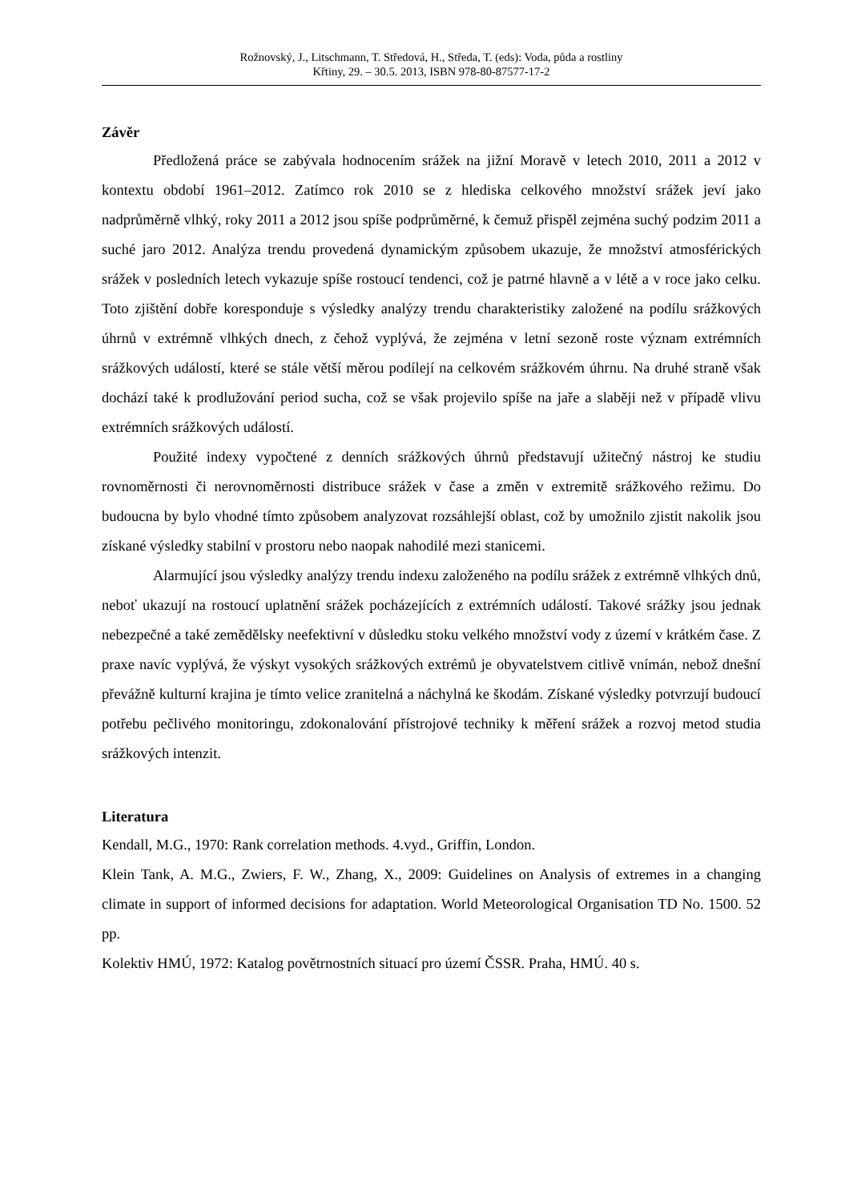Rožnovský, J., Litschmann, T. Středová, H., Středa, T. (eds): Voda, půda a rostliny
Křtiny, 29. – 30.5. 2013, ISBN 978-80-87577-17-2
Závěr
Předložená práce se zabývala hodnocením srážek na jižní Moravě v letech 2010, 2011 a 2012 v kontextu období 1961–2012. Zatímco rok 2010 se z hlediska celkového množství srážek jeví jako nadprůměrně vlhký, roky 2011 a 2012 jsou spíše podprůměrné, k čemuž přispěl zejména suchý podzim 2011 a suché jaro 2012. Analýza trendu provedená dynamickým způsobem ukazuje, že množství atmosférických srážek v posledních letech vykazuje spíše rostoucí tendenci, což je patrné hlavně a v létě a v roce jako celku. Toto zjištění dobře koresponduje s výsledky analýzy trendu charakteristiky založené na podílu srážkových úhrnů v extrémně vlhkých dnech, z čehož vyplývá, že zejména v letní sezoně roste význam extrémních srážkových událostí, které se stále větší měrou podílejí na celkovém srážkovém úhrnu. Na druhé straně však dochází také k prodlužování period sucha, což se však projevilo spíše na jaře a slaběji než v případě vlivu extrémních srážkových událostí.
Použité indexy vypočtené z denních srážkových úhrnů představují užitečný nástroj ke studiu rovnoměrnosti či nerovnoměrnosti distribuce srážek v čase a změn v extremitě srážkového režimu. Do budoucna by bylo vhodné tímto způsobem analyzovat rozsáhlejší oblast, což by umožnilo zjistit nakolik jsou získané výsledky stabilní v prostoru nebo naopak nahodilé mezi stanicemi.
Alarmující jsou výsledky analýzy trendu indexu založeného na podílu srážek z extrémně vlhkých dnů, neboť ukazují na rostoucí uplatnění srážek pocházejících z extrémních událostí. Takové srážky jsou jednak nebezpečné a také zemědělsky neefektivní v důsledku stoku velkého množství vody z území v krátkém čase. Z praxe navíc vyplývá, že výskyt vysokých srážkových extrémů je obyvatelstvem citlivě vnímán, nebož dnešní převážně kulturní krajina je tímto velice zranitelná a náchylná ke škodám. Získané výsledky potvrzují budoucí potřebu pečlivého monitoringu, zdokonalování přístrojové techniky k měření srážek a rozvoj metod studia srážkových intenzit.
Literatura
Kendall, M.G., 1970: Rank correlation methods. 4.vyd., Griffin, London.
Klein Tank, A. M.G., Zwiers, F. W., Zhang, X., 2009: Guidelines on Analysis of extremes in a changing climate in support of informed decisions for adaptation. World Meteorological Organisation TD No. 1500. 52 pp.
Kolektiv HMÚ, 1972: Katalog povětrnostních situací pro území ČSSR. Praha, HMÚ. 40 s.